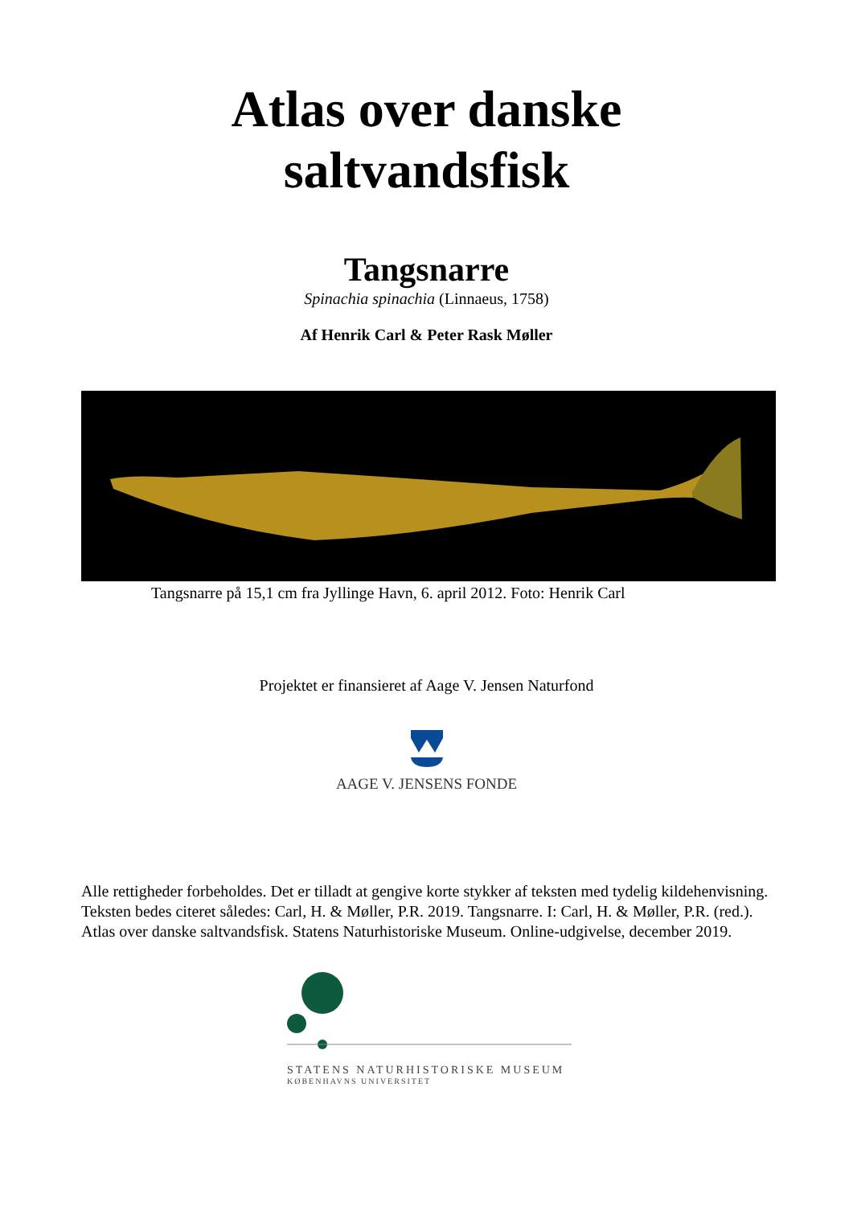Atlas over danske
saltvandsfisk
Tangsnarre
Spinachia spinachia (Linnaeus, 1758)
Af Henrik Carl & Peter Rask Møller
Tangsnarre på 15,1 cm fra Jyllinge Havn, 6. april 2012. Foto: Henrik Carl
Projektet er finansieret af Aage V. Jensen Naturfond
AAGE V. JENSENS FONDE
Alle rettigheder forbeholdes. Det er tilladt at gengive korte stykker af teksten med tydelig kildehenvisning. Teksten bedes citeret således: Carl, H. & Møller, P.R. 2019. Tangsnarre. I: Carl, H. & Møller, P.R. (red.). Atlas over danske saltvandsfisk. Statens Naturhistoriske Museum. Online-udgivelse, december 2019.
STATENS NATURHISTORISKE MUSEUM
KØBENHAVNS UNIVERSITET